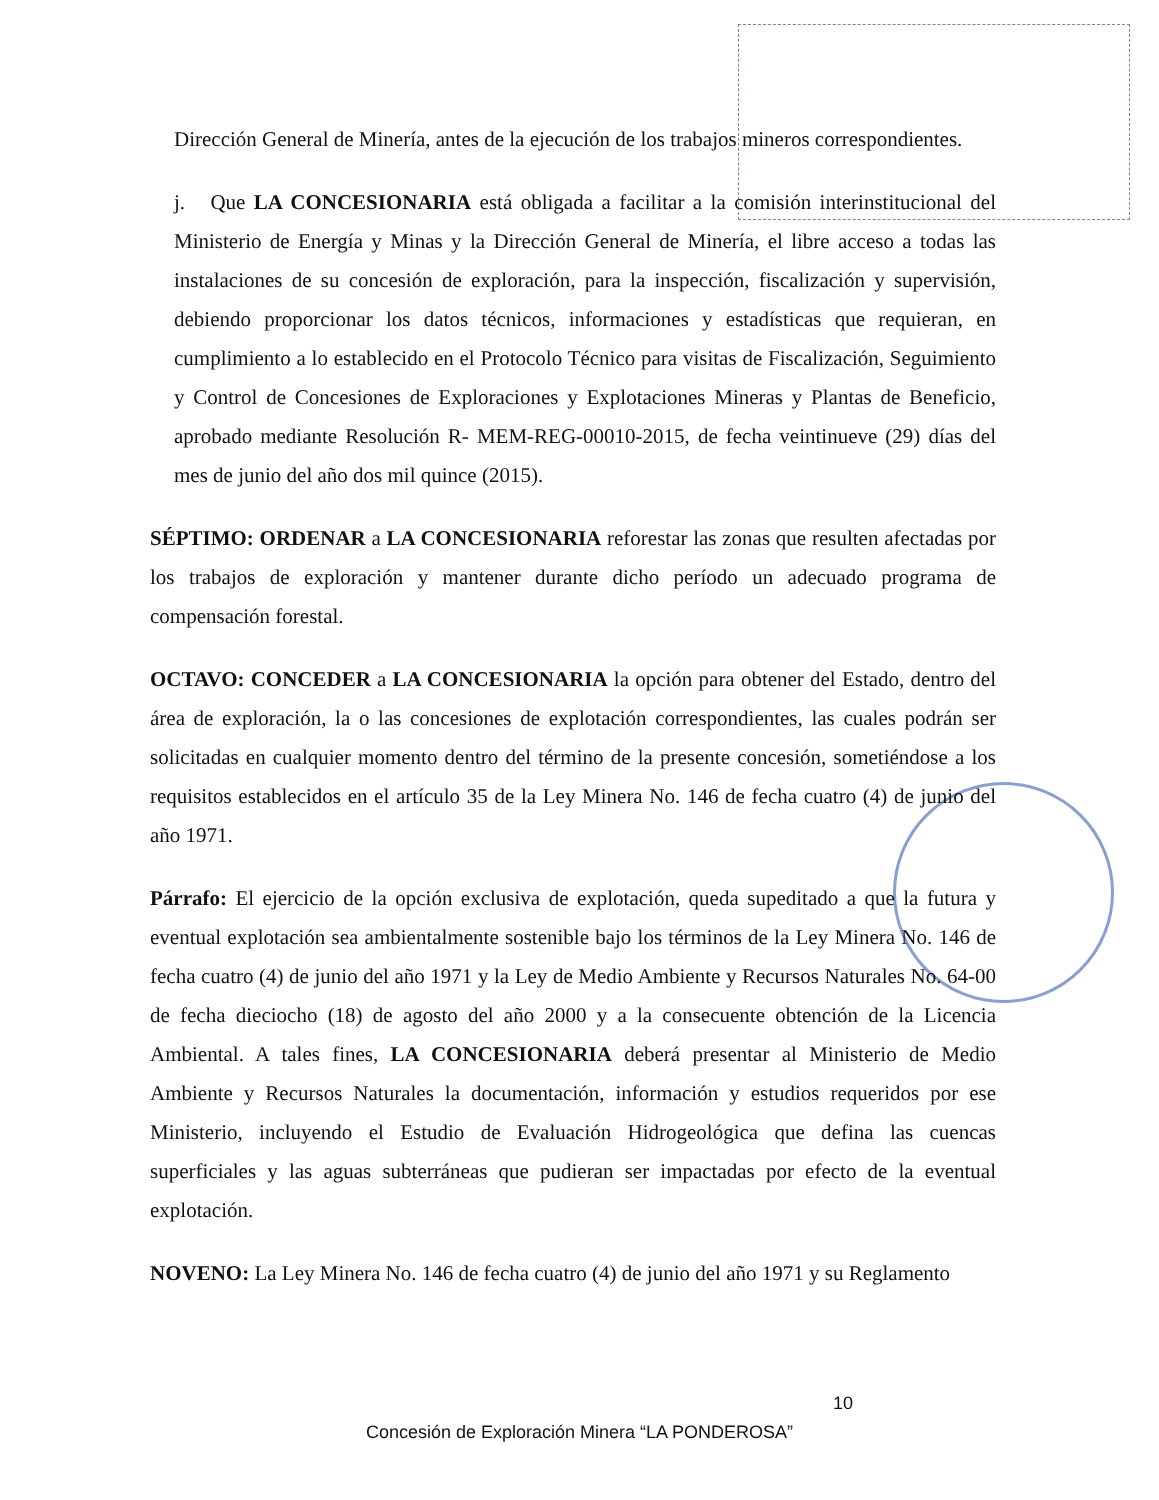Dirección General de Minería, antes de la ejecución de los trabajos mineros correspondientes.
j. Que LA CONCESIONARIA está obligada a facilitar a la comisión interinstitucional del Ministerio de Energía y Minas y la Dirección General de Minería, el libre acceso a todas las instalaciones de su concesión de exploración, para la inspección, fiscalización y supervisión, debiendo proporcionar los datos técnicos, informaciones y estadísticas que requieran, en cumplimiento a lo establecido en el Protocolo Técnico para visitas de Fiscalización, Seguimiento y Control de Concesiones de Exploraciones y Explotaciones Mineras y Plantas de Beneficio, aprobado mediante Resolución R- MEM-REG-00010-2015, de fecha veintinueve (29) días del mes de junio del año dos mil quince (2015).
SÉPTIMO: ORDENAR a LA CONCESIONARIA reforestar las zonas que resulten afectadas por los trabajos de exploración y mantener durante dicho período un adecuado programa de compensación forestal.
OCTAVO: CONCEDER a LA CONCESIONARIA la opción para obtener del Estado, dentro del área de exploración, la o las concesiones de explotación correspondientes, las cuales podrán ser solicitadas en cualquier momento dentro del término de la presente concesión, sometiéndose a los requisitos establecidos en el artículo 35 de la Ley Minera No. 146 de fecha cuatro (4) de junio del año 1971.
Párrafo: El ejercicio de la opción exclusiva de explotación, queda supeditado a que la futura y eventual explotación sea ambientalmente sostenible bajo los términos de la Ley Minera No. 146 de fecha cuatro (4) de junio del año 1971 y la Ley de Medio Ambiente y Recursos Naturales No. 64-00 de fecha dieciocho (18) de agosto del año 2000 y a la consecuente obtención de la Licencia Ambiental. A tales fines, LA CONCESIONARIA deberá presentar al Ministerio de Medio Ambiente y Recursos Naturales la documentación, información y estudios requeridos por ese Ministerio, incluyendo el Estudio de Evaluación Hidrogeológica que defina las cuencas superficiales y las aguas subterráneas que pudieran ser impactadas por efecto de la eventual explotación.
NOVENO: La Ley Minera No. 146 de fecha cuatro (4) de junio del año 1971 y su Reglamento
10
Concesión de Exploración Minera “LA PONDEROSA”